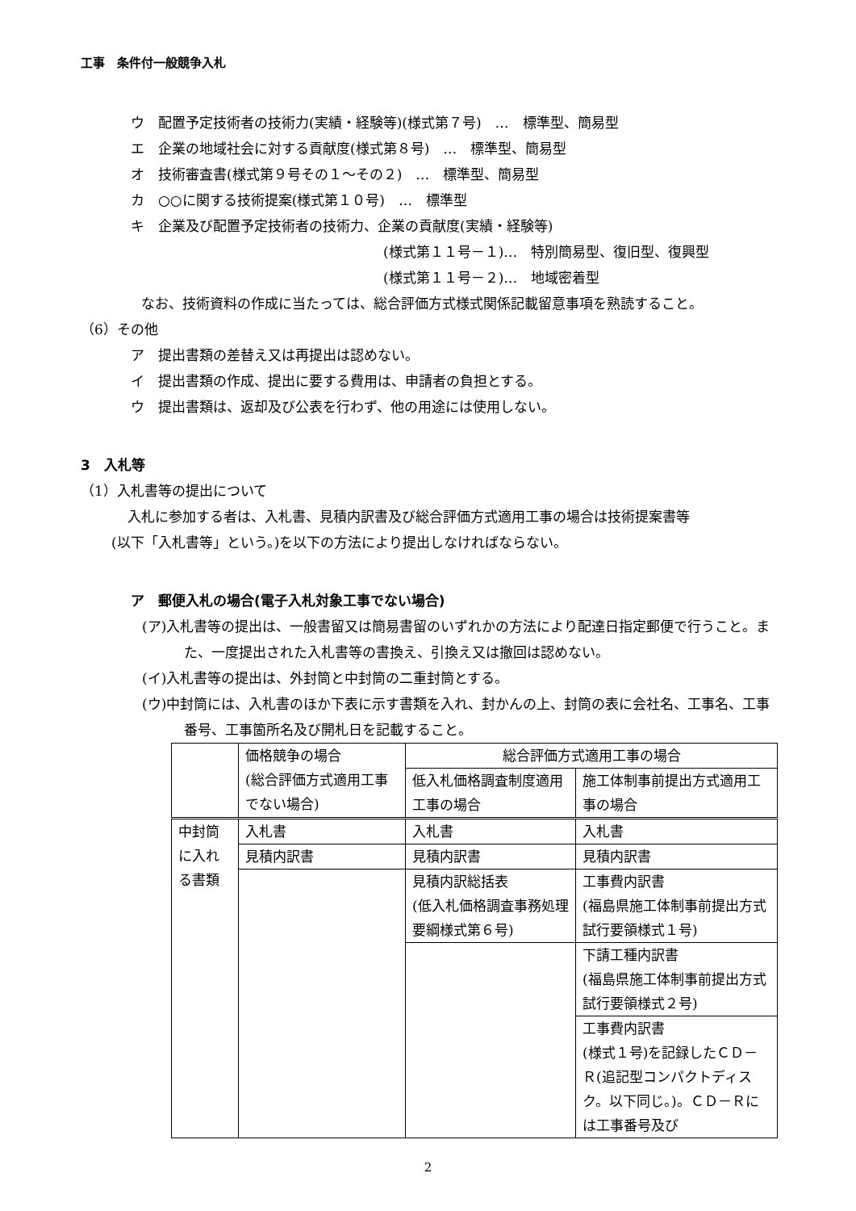工事　条件付一般競争入札
ウ　配置予定技術者の技術力(実績・経験等)(様式第７号)　…　標準型、簡易型
エ　企業の地域社会に対する貢献度(様式第８号)　…　標準型、簡易型
オ　技術審査書(様式第９号その１～その２)　…　標準型、簡易型
カ　○○に関する技術提案(様式第１０号)　…　標準型
キ　企業及び配置予定技術者の技術力、企業の貢献度(実績・経験等)
(様式第１１号－１)…　特別簡易型、復旧型、復興型
(様式第１１号－２)…　地域密着型
なお、技術資料の作成に当たっては、総合評価方式様式関係記載留意事項を熟読すること。
（6）その他
ア　提出書類の差替え又は再提出は認めない。
イ　提出書類の作成、提出に要する費用は、申請者の負担とする。
ウ　提出書類は、返却及び公表を行わず、他の用途には使用しない。
3　入札等
（1）入札書等の提出について
入札に参加する者は、入札書、見積内訳書及び総合評価方式適用工事の場合は技術提案書等
(以下「入札書等」という。)を以下の方法により提出しなければならない。
ア　郵便入札の場合(電子入札対象工事でない場合)
(ア)入札書等の提出は、一般書留又は簡易書留のいずれかの方法により配達日指定郵便で行うこと。また、一度提出された入札書等の書換え、引換え又は撤回は認めない。
(イ)入札書等の提出は、外封筒と中封筒の二重封筒とする。
(ウ)中封筒には、入札書のほか下表に示す書類を入れ、封かんの上、封筒の表に会社名、工事名、工事番号、工事箇所名及び開札日を記載すること。
| | 価格競争の場合 (総合評価方式適用工事でない場合) | 総合評価方式適用工事の場合 | |
| | | 低入札価格調査制度適用工事の場合 | 施工体制事前提出方式適用工事の場合 |
| 中封筒に入れる書類 | 入札書 | 入札書 | 入札書 |
| | 見積内訳書 | 見積内訳書 | 見積内訳書 |
| | | 見積内訳総括表 (低入札価格調査事務処理要綱様式第６号) | 工事費内訳書 (福島県施工体制事前提出方式試行要領様式１号) |
| | | | 下請工種内訳書 (福島県施工体制事前提出方式試行要領様式２号) |
| | | | 工事費内訳書 (様式１号)を記録したＣＤ－Ｒ(追記型コンパクトディスク。以下同じ。)。ＣＤ－Ｒには工事番号及び |
2